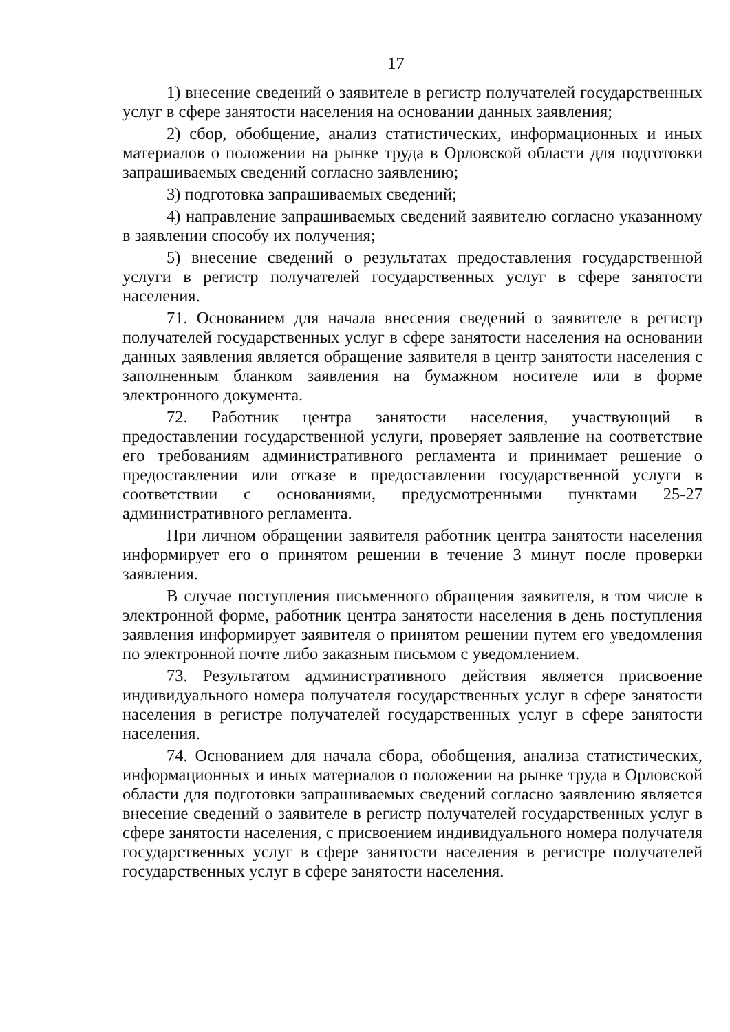17
1) внесение сведений о заявителе в регистр получателей государственных услуг в сфере занятости населения на основании данных заявления;
2) сбор, обобщение, анализ статистических, информационных и иных материалов о положении на рынке труда в Орловской области для подготовки запрашиваемых сведений согласно заявлению;
3) подготовка запрашиваемых сведений;
4) направление запрашиваемых сведений заявителю согласно указанному в заявлении способу их получения;
5) внесение сведений о результатах предоставления государственной услуги в регистр получателей государственных услуг в сфере занятости населения.
71. Основанием для начала внесения сведений о заявителе в регистр получателей государственных услуг в сфере занятости населения на основании данных заявления является обращение заявителя в центр занятости населения с заполненным бланком заявления на бумажном носителе или в форме электронного документа.
72. Работник центра занятости населения, участвующий в предоставлении государственной услуги, проверяет заявление на соответствие его требованиям административного регламента и принимает решение о предоставлении или отказе в предоставлении государственной услуги в соответствии с основаниями, предусмотренными пунктами 25-27 административного регламента.
При личном обращении заявителя работник центра занятости населения информирует его о принятом решении в течение 3 минут после проверки заявления.
В случае поступления письменного обращения заявителя, в том числе в электронной форме, работник центра занятости населения в день поступления заявления информирует заявителя о принятом решении путем его уведомления по электронной почте либо заказным письмом с уведомлением.
73. Результатом административного действия является присвоение индивидуального номера получателя государственных услуг в сфере занятости населения в регистре получателей государственных услуг в сфере занятости населения.
74. Основанием для начала сбора, обобщения, анализа статистических, информационных и иных материалов о положении на рынке труда в Орловской области для подготовки запрашиваемых сведений согласно заявлению является внесение сведений о заявителе в регистр получателей государственных услуг в сфере занятости населения, с присвоением индивидуального номера получателя государственных услуг в сфере занятости населения в регистре получателей государственных услуг в сфере занятости населения.